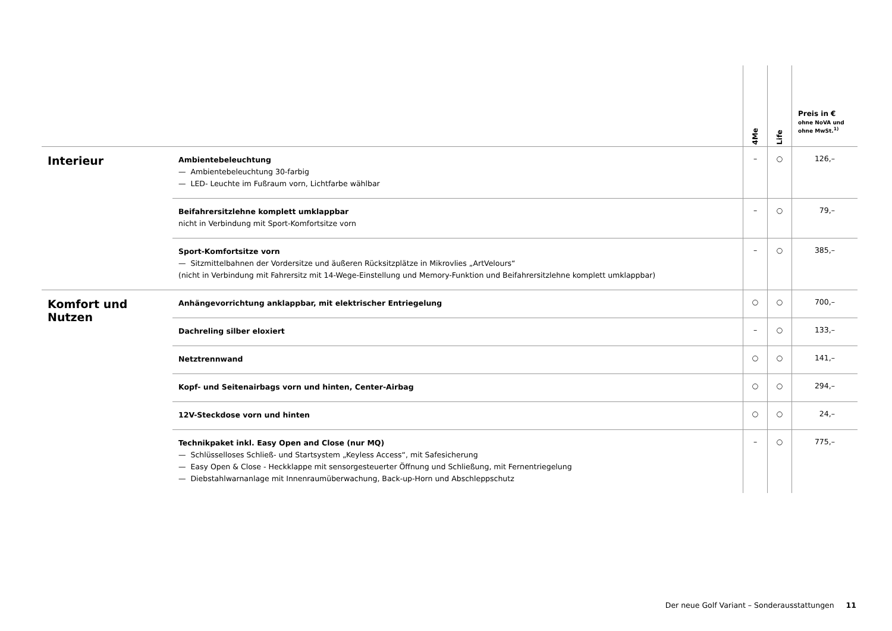| | | 4Me | Life | Preis in € ohne NoVA und ohne MwSt.<sup>1)</sup> |
| --- | --- | --- | --- | --- |
| Interieur | Ambientebeleuchtung — Ambientebeleuchtung 30-farbig — LED- Leuchte im Fußraum vorn, Lichtfarbe wählbar | – | ○ | 126,– |
| | Beifahrersitzlehne komplett umklappbar nicht in Verbindung mit Sport-Komfortsitze vorn | – | ○ | 79,– |
| | Sport-Komfortsitze vorn — Sitzmittelbahnen der Vordersitze und äußeren Rücksitzplätze in Mikrovlies „ArtVelours“ (nicht in Verbindung mit Fahrersitz mit 14-Wege-Einstellung und Memory-Funktion und Beifahrersitzlehne komplett umklappbar) | – | ○ | 385,– |
| Komfort und Nutzen | Anhängevorrichtung anklappbar, mit elektrischer Entriegelung | ○ | ○ | 700,– |
| | Dachreling silber eloxiert | – | ○ | 133,– |
| | Netztrennwand | ○ | ○ | 141,– |
| | Kopf- und Seitenairbags vorn und hinten, Center-Airbag | ○ | ○ | 294,– |
| | 12V-Steckdose vorn und hinten | ○ | ○ | 24,– |
| | Technikpaket inkl. Easy Open and Close (nur MQ) — Schlüsselloses Schließ- und Startsystem „Keyless Access“, mit Safesicherung — Easy Open & Close - Heckklappe mit sensorgesteuerter Öffnung und Schließung, mit Fernentriegelung — Diebstahlwarnanlage mit Innenraumüberwachung, Back-up-Horn und Abschleppschutz | – | ○ | 775,– |
Der neue Golf Variant – Sonderausstattungen 11